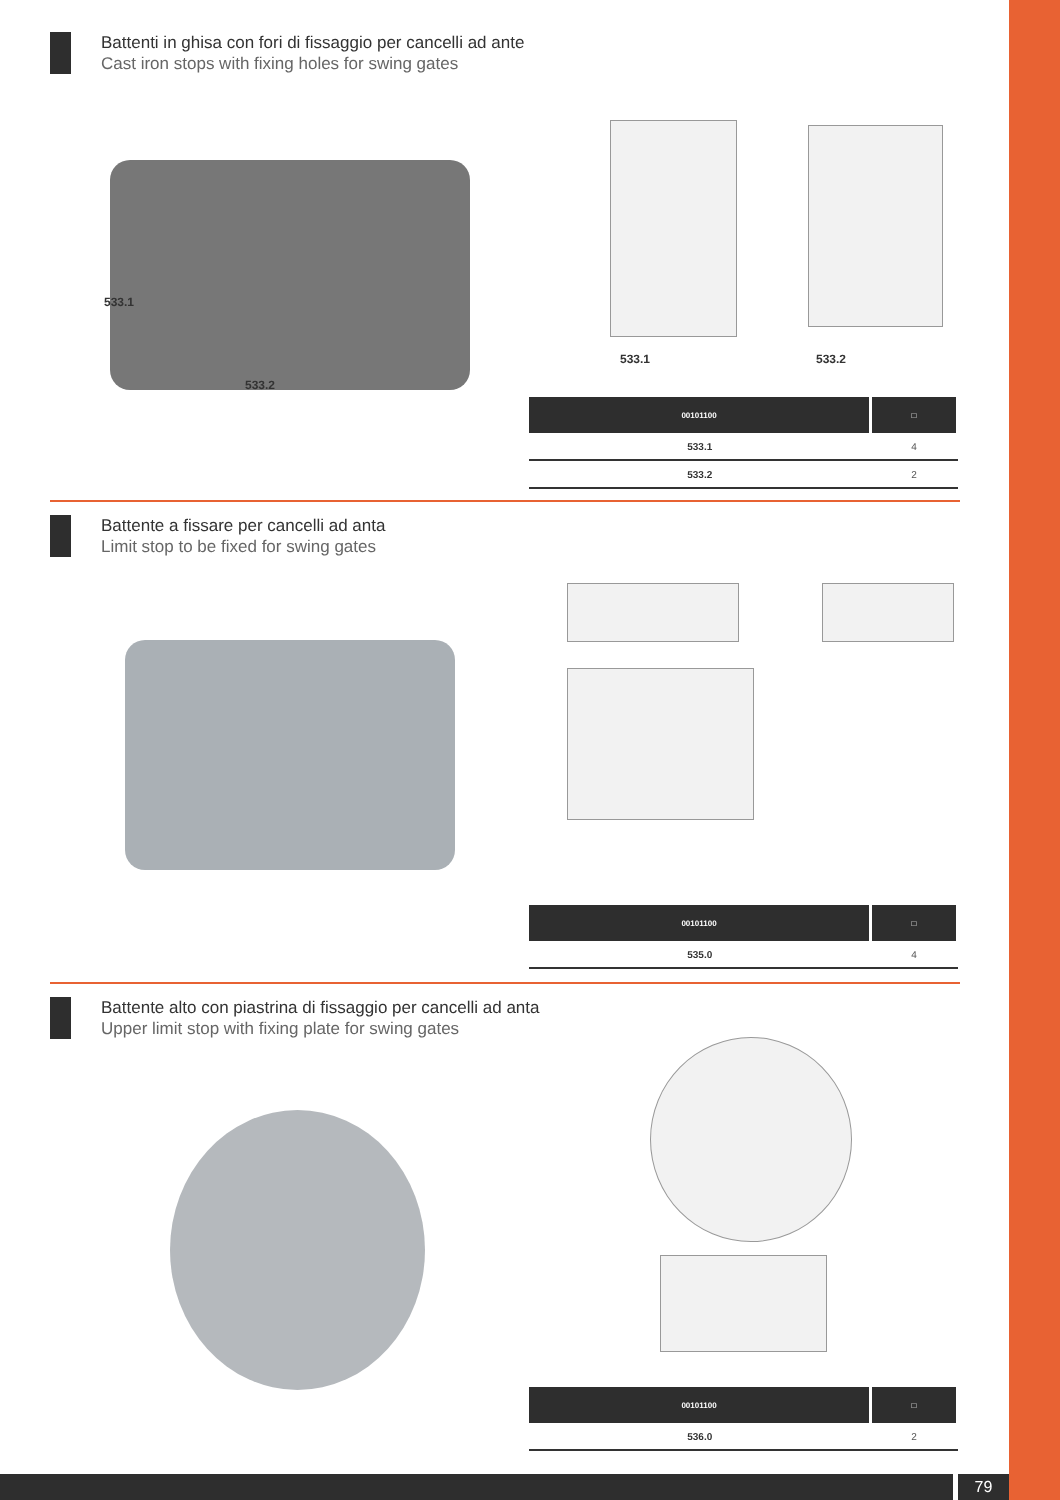Battenti in ghisa con fori di fissaggio per cancelli ad ante
Cast iron stops with fixing holes for swing gates
533.1
533.2
533.1 533.2
| 00101100 | □ |
| --- | --- |
| 533.1 | 4 |
| 533.2 | 2 |
Battente a fissare per cancelli ad anta
Limit stop to be fixed for swing gates
| 00101100 | □ |
| --- | --- |
| 535.0 | 4 |
Battente alto con piastrina di fissaggio per cancelli ad anta
Upper limit stop with fixing plate for swing gates
| 00101100 | □ |
| --- | --- |
| 536.0 | 2 |
79